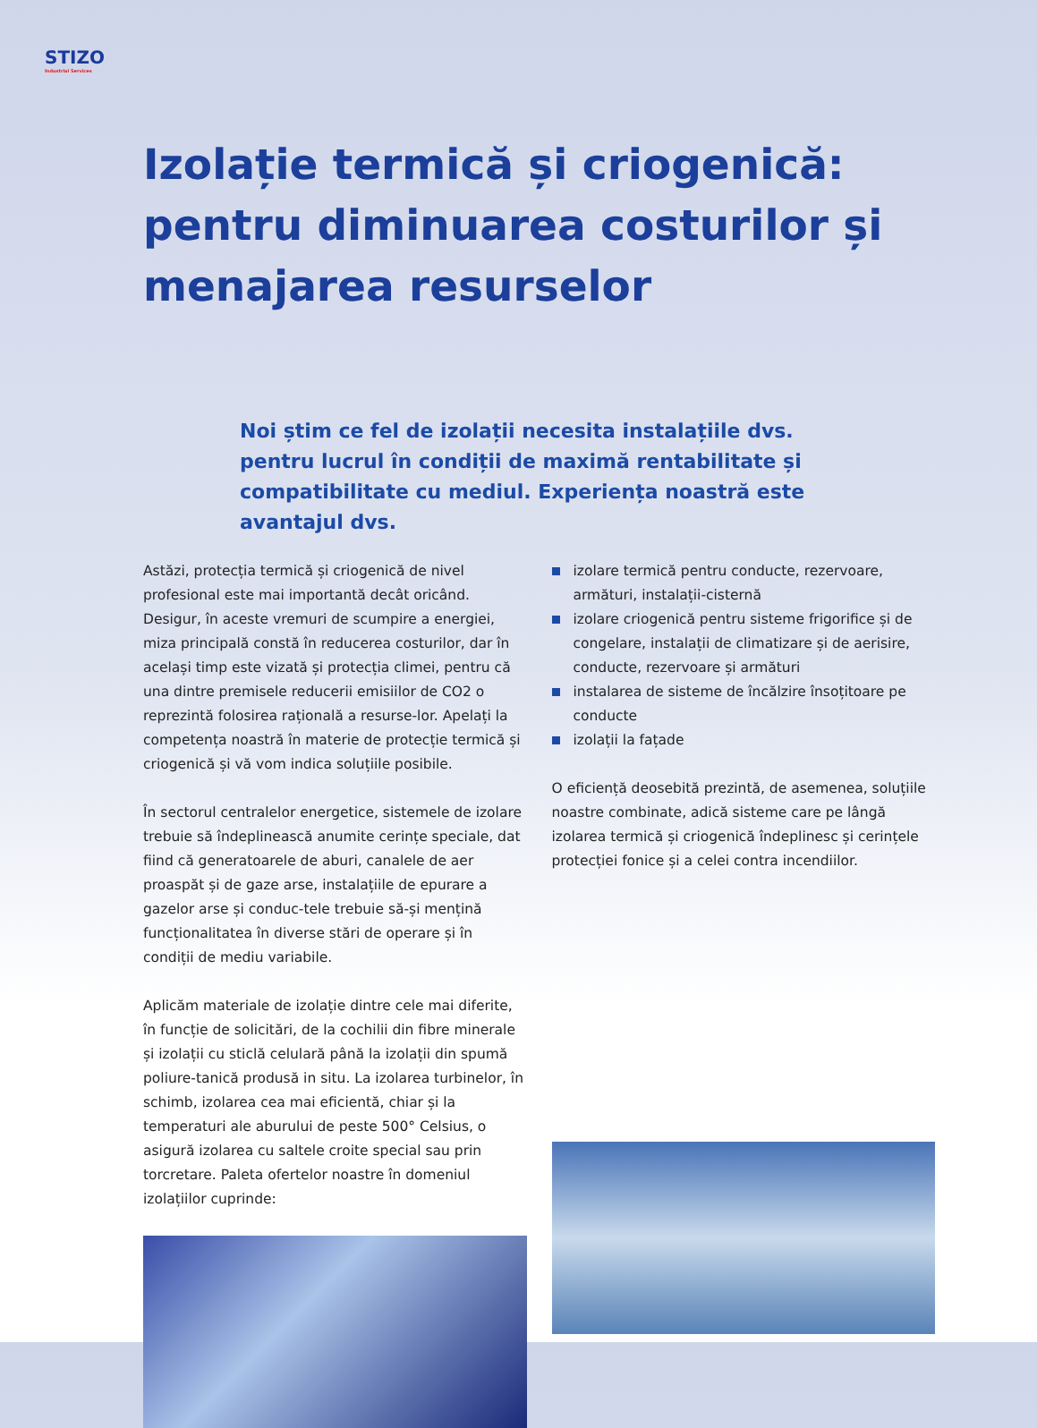STIZO
Industrial Services
Izolație termică și criogenică: pentru diminuarea costurilor și menajarea resurselor
Noi știm ce fel de izolații necesita instalațiile dvs. pentru lucrul în condiții de maximă rentabilitate și compatibilitate cu mediul. Experiența noastră este avantajul dvs.
Astăzi, protecția termică și criogenică de nivel profesional este mai importantă decât oricând. Desigur, în aceste vremuri de scumpire a energiei, miza principală constă în reducerea costurilor, dar în același timp este vizată și protecția climei, pentru că una dintre premisele reducerii emisiilor de CO2 o reprezintă folosirea rațională a resurse-lor. Apelați la competența noastră în materie de protecție termică și criogenică și vă vom indica soluțiile posibile.
În sectorul centralelor energetice, sistemele de izolare trebuie să îndeplinească anumite cerințe speciale, dat fiind că generatoarele de aburi, canalele de aer proaspăt și de gaze arse, instalațiile de epurare a gazelor arse și conduc-tele trebuie să-și mențină funcționalitatea în diverse stări de operare și în condiții de mediu variabile.
Aplicăm materiale de izolație dintre cele mai diferite, în funcție de solicitări, de la cochilii din fibre minerale și izolații cu sticlă celulară până la izolații din spumă poliure-tanică produsă in situ. La izolarea turbinelor, în schimb, izolarea cea mai eficientă, chiar și la temperaturi ale aburului de peste 500° Celsius, o asigură izolarea cu saltele croite special sau prin torcretare. Paleta ofertelor noastre în domeniul izolațiilor cuprinde:
izolare termică pentru conducte, rezervoare, armături, instalații-cisternă
izolare criogenică pentru sisteme frigorifice și de congelare, instalații de climatizare și de aerisire, conducte, rezervoare și armături
instalarea de sisteme de încălzire însoțitoare pe conducte
izolații la fațade
O eficiență deosebită prezintă, de asemenea, soluțiile noastre combinate, adică sisteme care pe lângă izolarea termică și criogenică îndeplinesc și cerințele protecției fonice și a celei contra incendiilor.